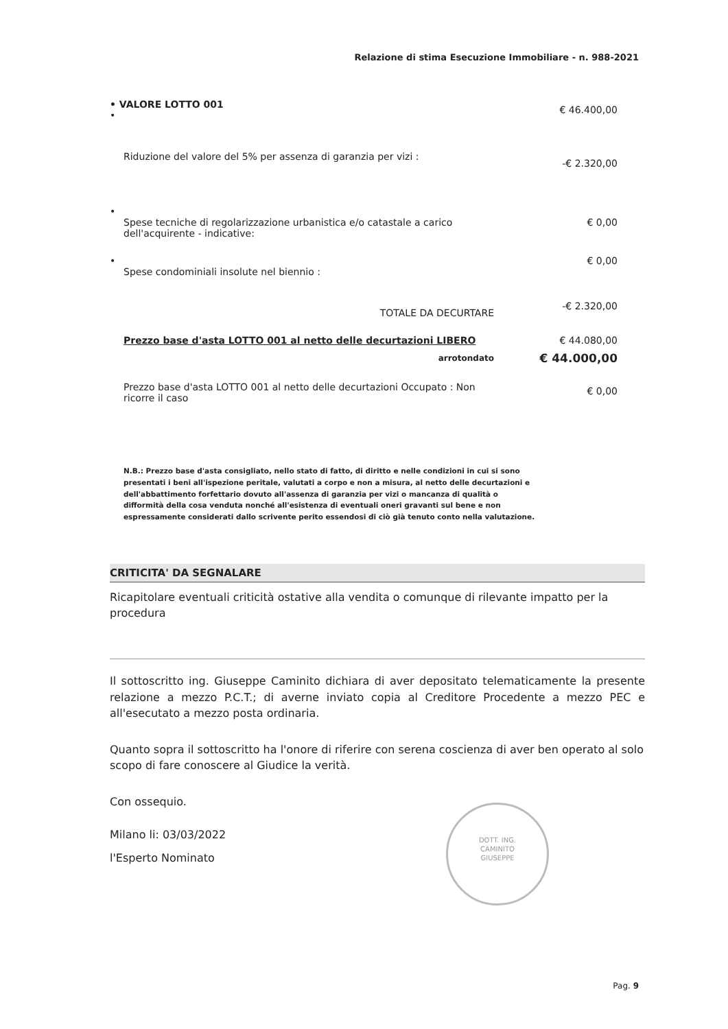Relazione di stima Esecuzione Immobiliare - n. 988-2021
| • VALORE LOTTO 001 • | € 46.400,00 |
| Riduzione del valore del 5% per assenza di garanzia per vizi : | -€ 2.320,00 |
| • Spese tecniche di regolarizzazione urbanistica e/o catastale a carico dell'acquirente - indicative: | € 0,00 |
| • Spese condominiali insolute nel biennio : | € 0,00 |
| TOTALE DA DECURTARE | -€ 2.320,00 |
| Prezzo base d'asta LOTTO 001 al netto delle decurtazioni LIBERO | € 44.080,00 |
| arrotondato | € 44.000,00 |
| Prezzo base d'asta LOTTO 001 al netto delle decurtazioni Occupato : Non ricorre il caso | € 0,00 |
N.B.: Prezzo base d'asta consigliato, nello stato di fatto, di diritto e nelle condizioni in cui si sono presentati i beni all'ispezione peritale, valutati a corpo e non a misura, al netto delle decurtazioni e dell'abbattimento forfettario dovuto all'assenza di garanzia per vizi o mancanza di qualità o difformità della cosa venduta nonché all'esistenza di eventuali oneri gravanti sul bene e non espressamente considerati dallo scrivente perito essendosi di ciò già tenuto conto nella valutazione.
CRITICITA' DA SEGNALARE
Ricapitolare eventuali criticità ostative alla vendita o comunque di rilevante impatto per la procedura
Il sottoscritto ing. Giuseppe Caminito dichiara di aver depositato telematicamente la presente relazione a mezzo P.C.T.; di averne inviato copia al Creditore Procedente a mezzo PEC e all'esecutato a mezzo posta ordinaria.
Quanto sopra il sottoscritto ha l'onore di riferire con serena coscienza di aver ben operato al solo scopo di fare conoscere al Giudice la verità.
Con ossequio.
Milano li: 03/03/2022
l'Esperto Nominato
DOTT. ING.
CAMINITO
GIUSEPPE
Pag. 9